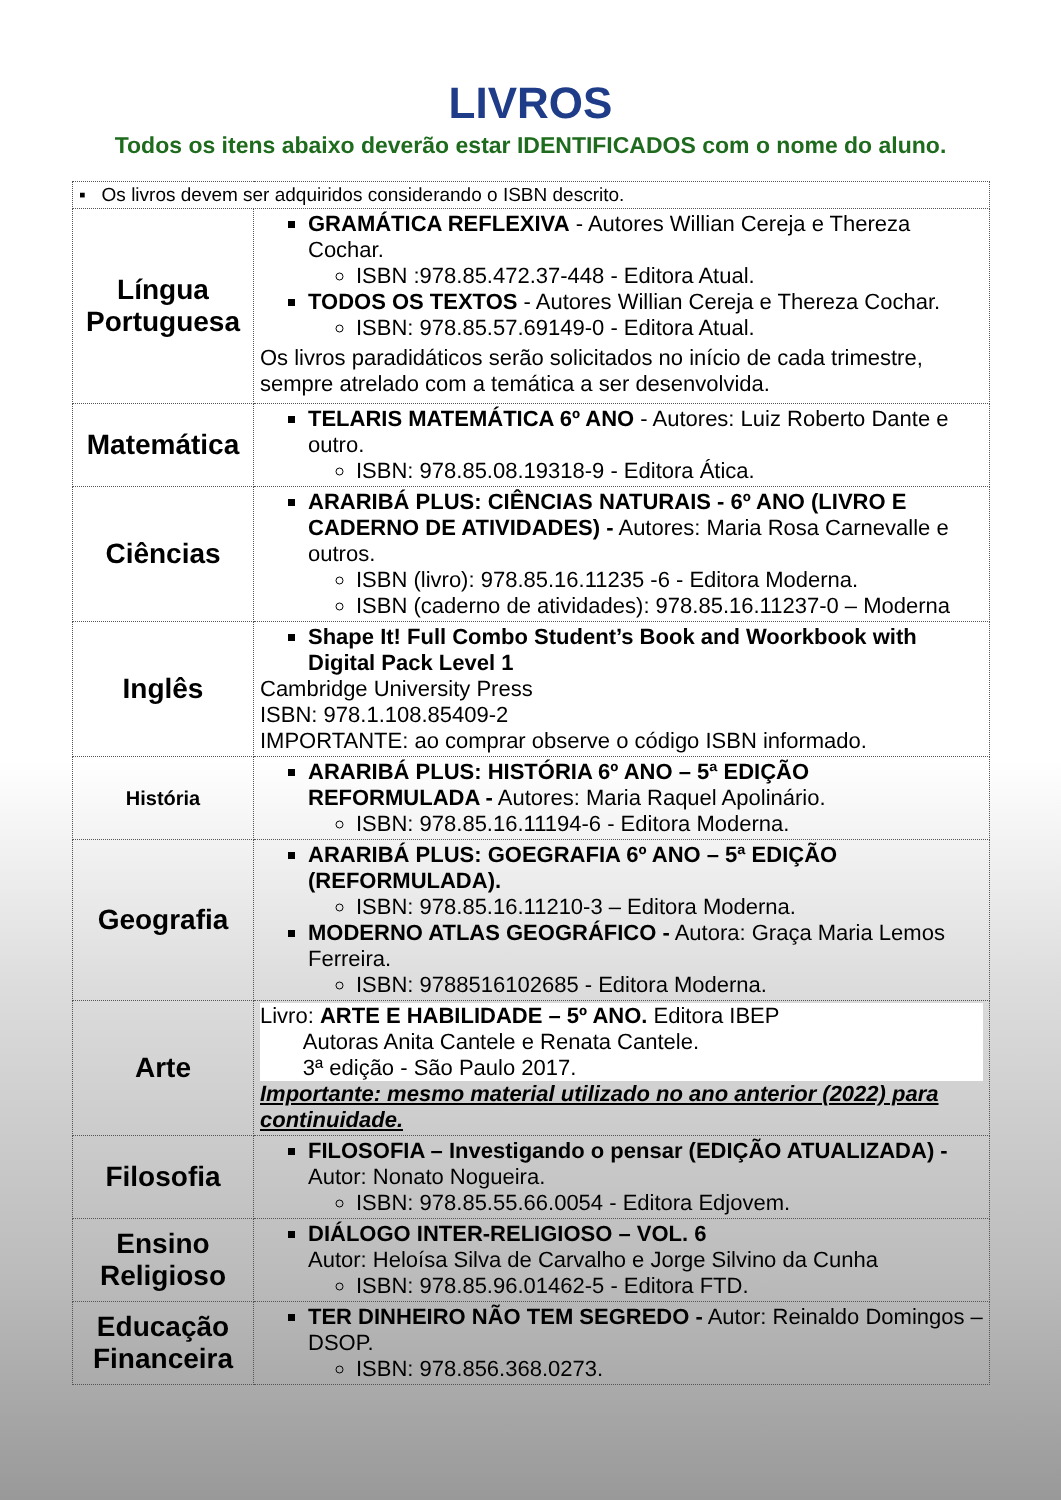LIVROS
Todos os itens abaixo deverão estar IDENTIFICADOS com o nome do aluno.
| ▪ Os livros devem ser adquiridos considerando o ISBN descrito. | |
| Língua Portuguesa | GRAMÁTICA REFLEXIVA - Autores Willian Cereja e Thereza Cochar. ISBN :978.85.472.37-448 - Editora Atual. TODOS OS TEXTOS - Autores Willian Cereja e Thereza Cochar. ISBN: 978.85.57.69149-0 - Editora Atual. Os livros paradidáticos serão solicitados no início de cada trimestre, sempre atrelado com a temática a ser desenvolvida. |
| Matemática | TELARIS MATEMÁTICA 6º ANO - Autores: Luiz Roberto Dante e outro. ISBN: 978.85.08.19318-9 - Editora Ática. |
| Ciências | ARARIBÁ PLUS: CIÊNCIAS NATURAIS - 6º ANO (LIVRO E CADERNO DE ATIVIDADES) - Autores: Maria Rosa Carnevalle e outros. ISBN (livro): 978.85.16.11235 -6 - Editora Moderna. ISBN (caderno de atividades): 978.85.16.11237-0 – Moderna |
| Inglês | Shape It! Full Combo Student’s Book and Woorkbook with Digital Pack Level 1 Cambridge University Press ISBN: 978.1.108.85409-2 IMPORTANTE: ao comprar observe o código ISBN informado. |
| História | ARARIBÁ PLUS: HISTÓRIA 6º ANO – 5ª EDIÇÃO REFORMULADA - Autores: Maria Raquel Apolinário. ISBN: 978.85.16.11194-6 - Editora Moderna. |
| Geografia | ARARIBÁ PLUS: GOEGRAFIA 6º ANO – 5ª EDIÇÃO (REFORMULADA). ISBN: 978.85.16.11210-3 – Editora Moderna. MODERNO ATLAS GEOGRÁFICO - Autora: Graça Maria Lemos Ferreira. ISBN: 9788516102685 - Editora Moderna. |
| Arte | Livro: ARTE E HABILIDADE – 5º ANO. Editora IBEP Autoras Anita Cantele e Renata Cantele. 3ª edição - São Paulo 2017. Importante: mesmo material utilizado no ano anterior (2022) para continuidade. |
| Filosofia | FILOSOFIA – Investigando o pensar (EDIÇÃO ATUALIZADA) - Autor: Nonato Nogueira. ISBN: 978.85.55.66.0054 - Editora Edjovem. |
| Ensino Religioso | DIÁLOGO INTER-RELIGIOSO – VOL. 6 Autor: Heloísa Silva de Carvalho e Jorge Silvino da Cunha ISBN: 978.85.96.01462-5 - Editora FTD. |
| Educação Financeira | TER DINHEIRO NÃO TEM SEGREDO - Autor: Reinaldo Domingos – DSOP. ISBN: 978.856.368.0273. |